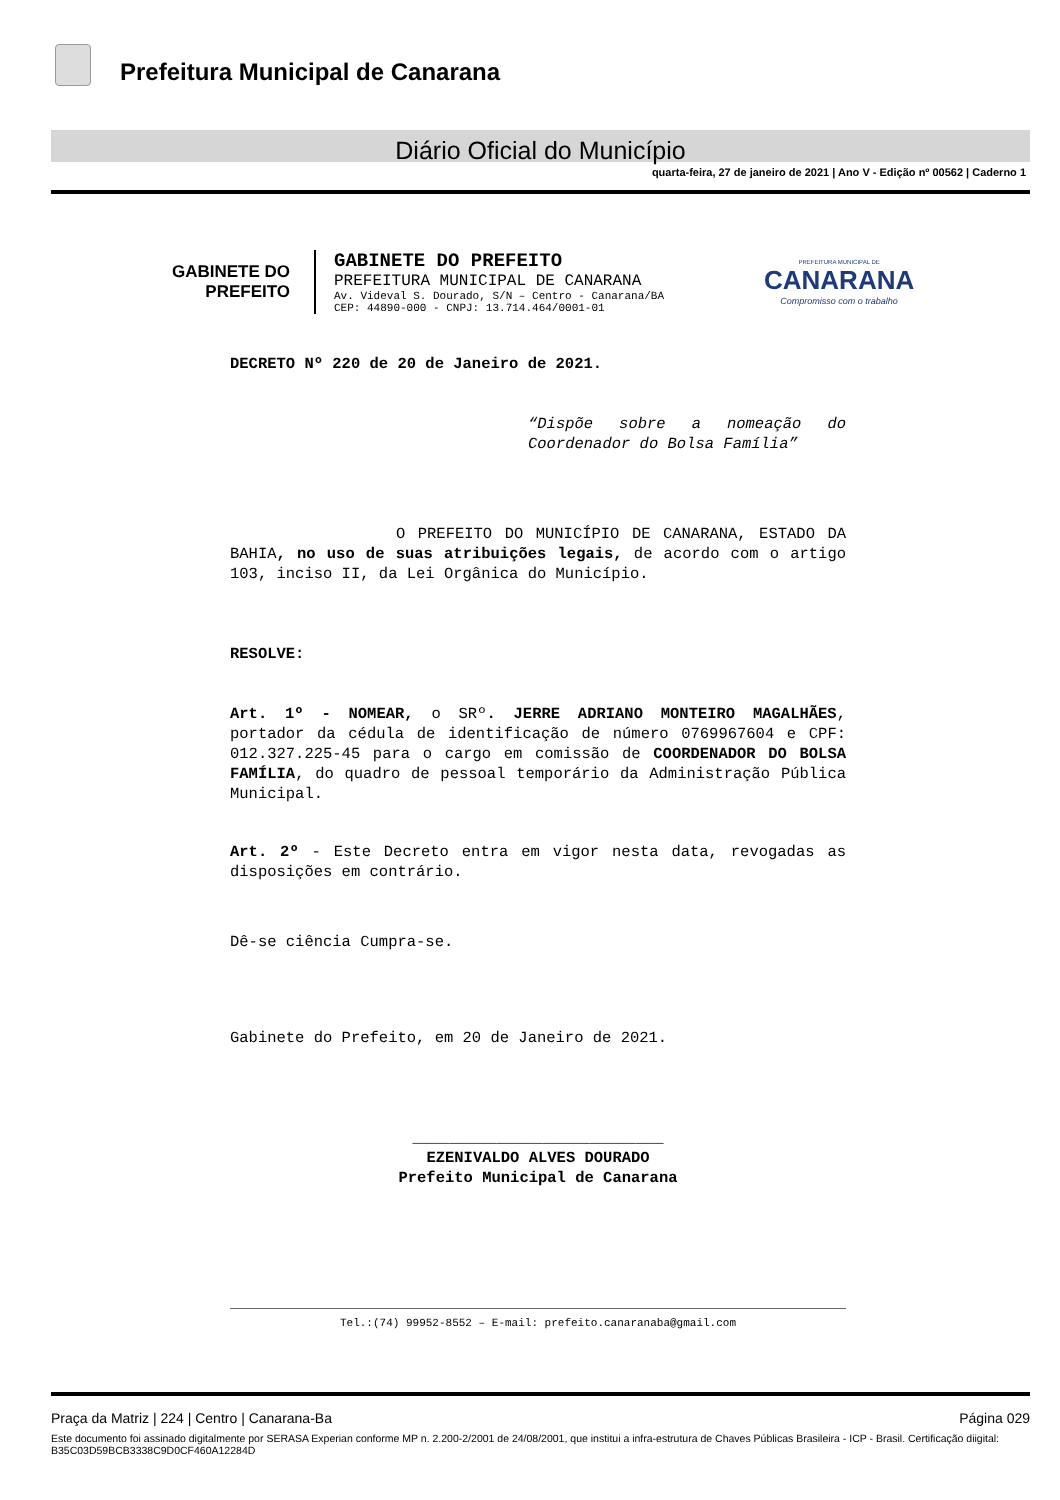Prefeitura Municipal de Canarana
Diário Oficial do Município
quarta-feira, 27 de janeiro de 2021 | Ano V - Edição nº 00562 | Caderno 1
GABINETE DO
PREFEITO
GABINETE DO PREFEITO
PREFEITURA MUNICIPAL DE CANARANA
Av. Videval S. Dourado, S/N – Centro - Canarana/BA
CEP: 44890-000 - CNPJ: 13.714.464/0001-01
PREFEITURA MUNICIPAL DE
CANARANA
Compromisso com o trabalho
DECRETO Nº 220 de 20 de Janeiro de 2021.
“Dispõe sobre a nomeação do Coordenador do Bolsa Família”
O PREFEITO DO MUNICÍPIO DE CANARANA, ESTADO DA BAHIA, no uso de suas atribuições legais, de acordo com o artigo 103, inciso II, da Lei Orgânica do Município.
RESOLVE:
Art. 1º - NOMEAR, o SRº. JERRE ADRIANO MONTEIRO MAGALHÃES, portador da cédula de identificação de número 0769967604 e CPF: 012.327.225-45 para o cargo em comissão de COORDENADOR DO BOLSA FAMÍLIA, do quadro de pessoal temporário da Administração Pública Municipal.
Art. 2º - Este Decreto entra em vigor nesta data, revogadas as disposições em contrário.
Dê-se ciência Cumpra-se.
Gabinete do Prefeito, em 20 de Janeiro de 2021.
___________________________
EZENIVALDO ALVES DOURADO
Prefeito Municipal de Canarana
Tel.:(74) 99952-8552 – E-mail: prefeito.canaranaba@gmail.com
Praça da Matriz | 224 | Centro | Canarana-Ba Página 029
Este documento foi assinado digitalmente por SERASA Experian conforme MP n. 2.200-2/2001 de 24/08/2001, que institui a infra-estrutura de Chaves Públicas Brasileira - ICP - Brasil. Certificação diigital: B35C03D59BCB3338C9D0CF460A12284D